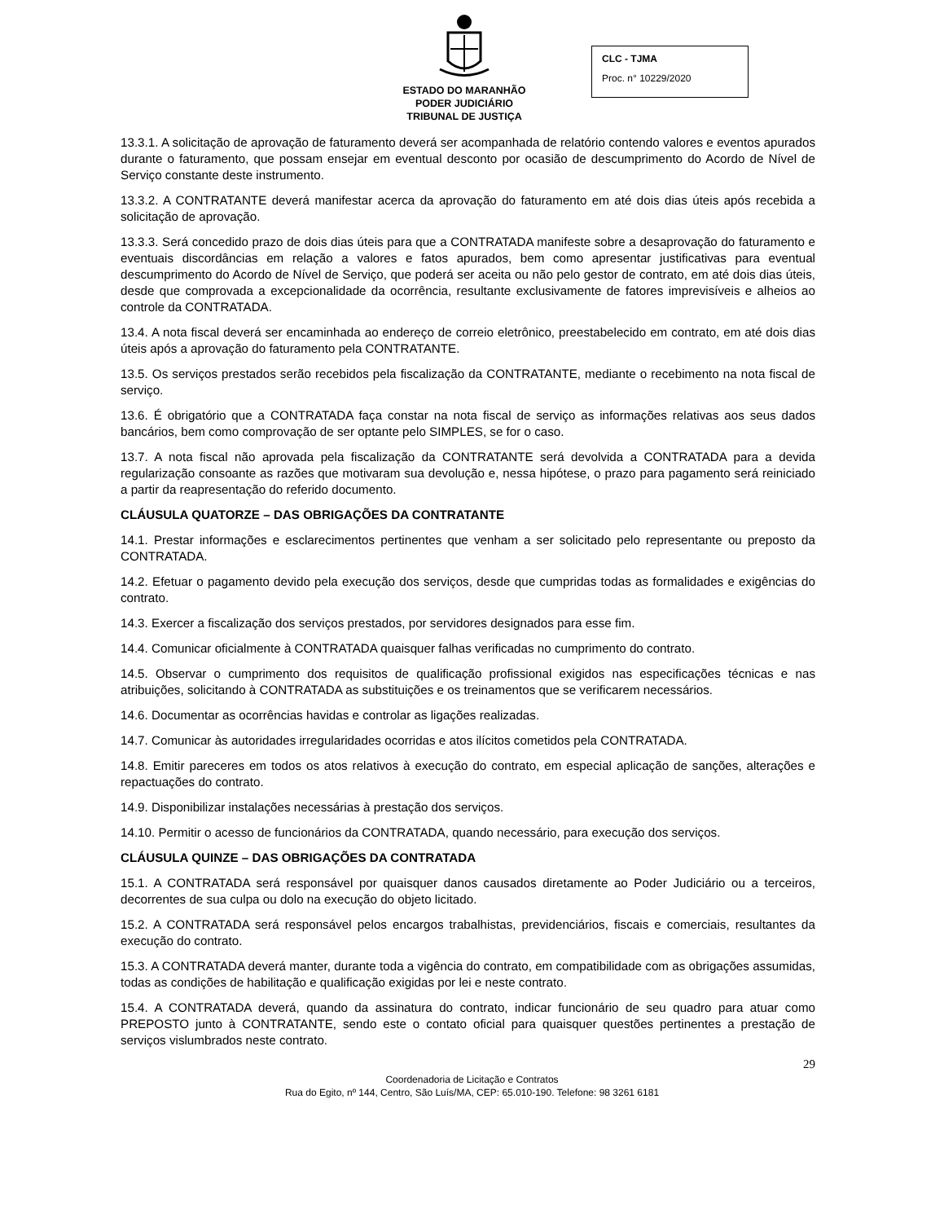ESTADO DO MARANHÃO
PODER JUDICIÁRIO
TRIBUNAL DE JUSTIÇA
CLC - TJMA
Proc. n° 10229/2020
13.3.1. A solicitação de aprovação de faturamento deverá ser acompanhada de relatório contendo valores e eventos apurados durante o faturamento, que possam ensejar em eventual desconto por ocasião de descumprimento do Acordo de Nível de Serviço constante deste instrumento.
13.3.2. A CONTRATANTE deverá manifestar acerca da aprovação do faturamento em até dois dias úteis após recebida a solicitação de aprovação.
13.3.3. Será concedido prazo de dois dias úteis para que a CONTRATADA manifeste sobre a desaprovação do faturamento e eventuais discordâncias em relação a valores e fatos apurados, bem como apresentar justificativas para eventual descumprimento do Acordo de Nível de Serviço, que poderá ser aceita ou não pelo gestor de contrato, em até dois dias úteis, desde que comprovada a excepcionalidade da ocorrência, resultante exclusivamente de fatores imprevisíveis e alheios ao controle da CONTRATADA.
13.4. A nota fiscal deverá ser encaminhada ao endereço de correio eletrônico, preestabelecido em contrato, em até dois dias úteis após a aprovação do faturamento pela CONTRATANTE.
13.5. Os serviços prestados serão recebidos pela fiscalização da CONTRATANTE, mediante o recebimento na nota fiscal de serviço.
13.6. É obrigatório que a CONTRATADA faça constar na nota fiscal de serviço as informações relativas aos seus dados bancários, bem como comprovação de ser optante pelo SIMPLES, se for o caso.
13.7. A nota fiscal não aprovada pela fiscalização da CONTRATANTE será devolvida a CONTRATADA para a devida regularização consoante as razões que motivaram sua devolução e, nessa hipótese, o prazo para pagamento será reiniciado a partir da reapresentação do referido documento.
CLÁUSULA QUATORZE – DAS OBRIGAÇÕES DA CONTRATANTE
14.1. Prestar informações e esclarecimentos pertinentes que venham a ser solicitado pelo representante ou preposto da CONTRATADA.
14.2. Efetuar o pagamento devido pela execução dos serviços, desde que cumpridas todas as formalidades e exigências do contrato.
14.3. Exercer a fiscalização dos serviços prestados, por servidores designados para esse fim.
14.4. Comunicar oficialmente à CONTRATADA quaisquer falhas verificadas no cumprimento do contrato.
14.5. Observar o cumprimento dos requisitos de qualificação profissional exigidos nas especificações técnicas e nas atribuições, solicitando à CONTRATADA as substituições e os treinamentos que se verificarem necessários.
14.6. Documentar as ocorrências havidas e controlar as ligações realizadas.
14.7. Comunicar às autoridades irregularidades ocorridas e atos ilícitos cometidos pela CONTRATADA.
14.8. Emitir pareceres em todos os atos relativos à execução do contrato, em especial aplicação de sanções, alterações e repactuações do contrato.
14.9. Disponibilizar instalações necessárias à prestação dos serviços.
14.10. Permitir o acesso de funcionários da CONTRATADA, quando necessário, para execução dos serviços.
CLÁUSULA QUINZE – DAS OBRIGAÇÕES DA CONTRATADA
15.1. A CONTRATADA será responsável por quaisquer danos causados diretamente ao Poder Judiciário ou a terceiros, decorrentes de sua culpa ou dolo na execução do objeto licitado.
15.2. A CONTRATADA será responsável pelos encargos trabalhistas, previdenciários, fiscais e comerciais, resultantes da execução do contrato.
15.3. A CONTRATADA deverá manter, durante toda a vigência do contrato, em compatibilidade com as obrigações assumidas, todas as condições de habilitação e qualificação exigidas por lei e neste contrato.
15.4. A CONTRATADA deverá, quando da assinatura do contrato, indicar funcionário de seu quadro para atuar como PREPOSTO junto à CONTRATANTE, sendo este o contato oficial para quaisquer questões pertinentes a prestação de serviços vislumbrados neste contrato.
29
Coordenadoria de Licitação e Contratos
Rua do Egito, nº 144, Centro, São Luís/MA, CEP: 65.010-190. Telefone: 98 3261 6181